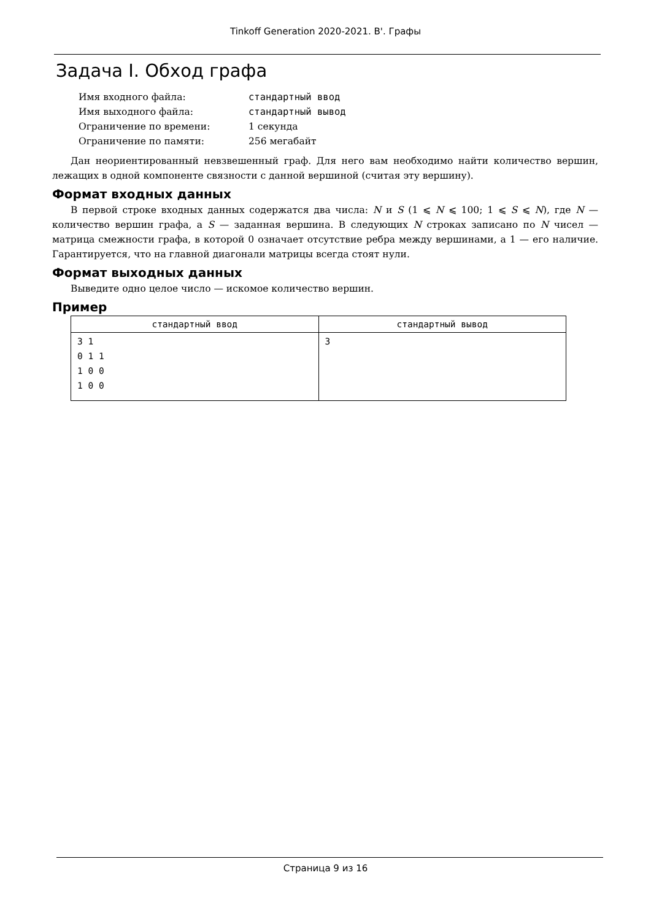Tinkoff Generation 2020-2021. B'. Графы
Задача I. Обход графа
| Имя входного файла: | стандартный ввод |
| Имя выходного файла: | стандартный вывод |
| Ограничение по времени: | 1 секунда |
| Ограничение по памяти: | 256 мегабайт |
Дан неориентированный невзвешенный граф. Для него вам необходимо найти количество вершин, лежащих в одной компоненте связности с данной вершиной (считая эту вершину).
Формат входных данных
В первой строке входных данных содержатся два числа: N и S (1 ⩽ N ⩽ 100; 1 ⩽ S ⩽ N), где N — количество вершин графа, а S — заданная вершина. В следующих N строках записано по N чисел — матрица смежности графа, в которой 0 означает отсутствие ребра между вершинами, а 1 — его наличие. Гарантируется, что на главной диагонали матрицы всегда стоят нули.
Формат выходных данных
Выведите одно целое число — искомое количество вершин.
Пример
| стандартный ввод | стандартный вывод |
| --- | --- |
| 3 1 0 1 1 1 0 0 1 0 0 | 3 |
Страница 9 из 16